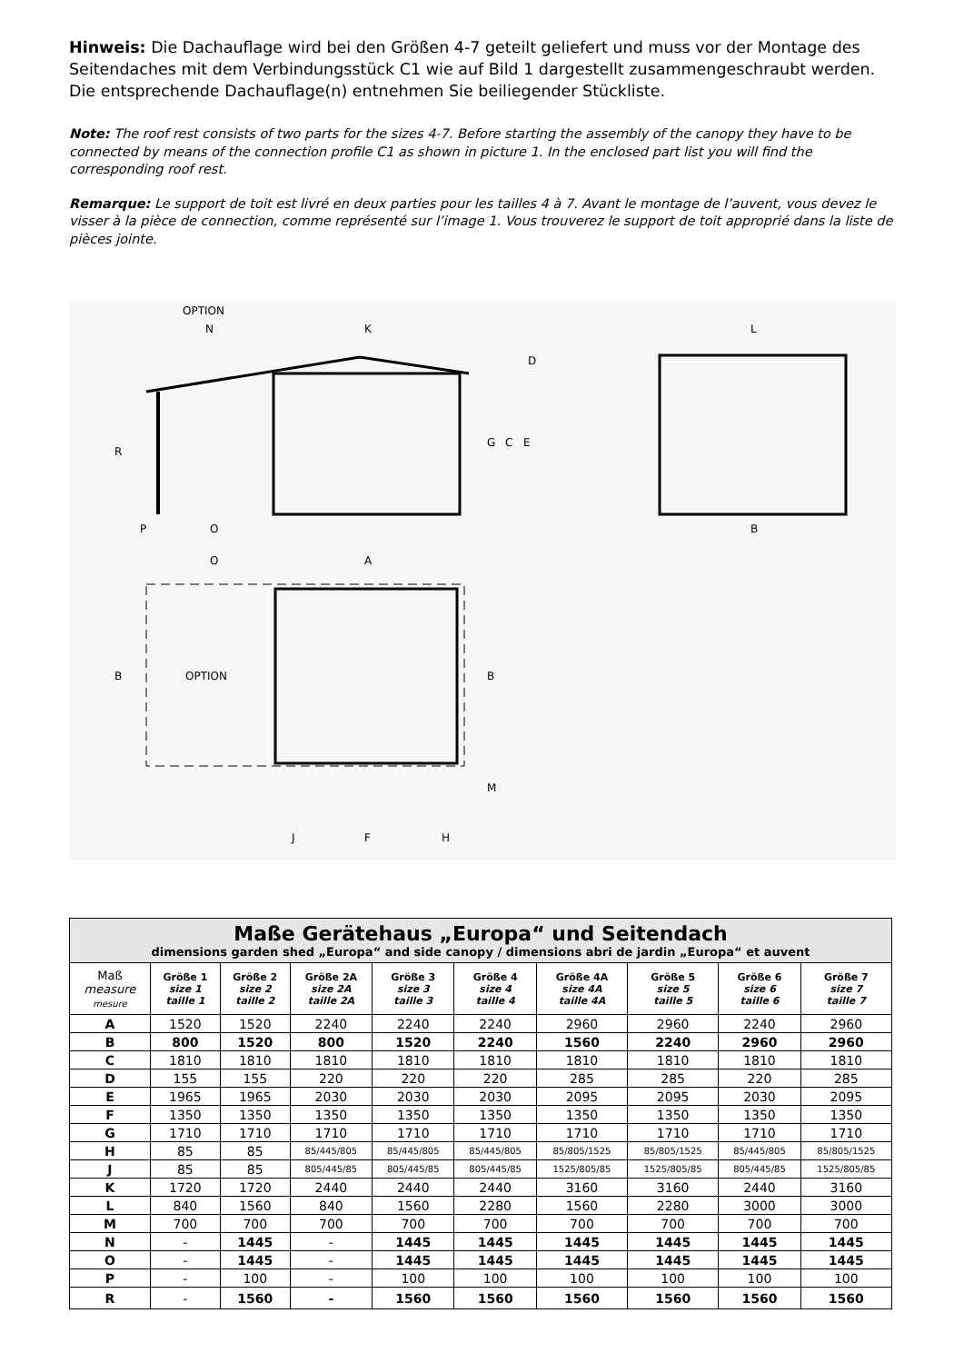Hinweis: Die Dachauflage wird bei den Größen 4-7 geteilt geliefert und muss vor der Montage des Seitendaches mit dem Verbindungsstück C1 wie auf Bild 1 dargestellt zusammengeschraubt werden. Die entsprechende Dachauflage(n) entnehmen Sie beiliegender Stückliste.
Note: The roof rest consists of two parts for the sizes 4-7. Before starting the assembly of the canopy they have to be connected by means of the connection profile C1 as shown in picture 1. In the enclosed part list you will find the corresponding roof rest.
Remarque: Le support de toit est livré en deux parties pour les tailles 4 à 7. Avant le montage de l’auvent, vous devez le visser à la pièce de connection, comme représenté sur l’image 1. Vous trouverez le support de toit approprié dans la liste de pièces jointe.
OPTION
N
K
L
R
G
C
E
D
P
O
B
O
A
OPTION
B
B
M
J
F
H
| Maße Gerätehaus „Europa“ und Seitendach dimensions garden shed „Europa“ and side canopy / dimensions abri de jardin „Europa“ et auvent | | | | | | | | | |
| --- | --- | --- | --- | --- | --- | --- | --- | --- | --- |
| Maß measure mesure | Größe 1 size 1 taille 1 | Größe 2 size 2 taille 2 | Größe 2A size 2A taille 2A | Größe 3 size 3 taille 3 | Größe 4 size 4 taille 4 | Größe 4A size 4A taille 4A | Größe 5 size 5 taille 5 | Größe 6 size 6 taille 6 | Größe 7 size 7 taille 7 |
| A | 1520 | 1520 | 2240 | 2240 | 2240 | 2960 | 2960 | 2240 | 2960 |
| B | 800 | 1520 | 800 | 1520 | 2240 | 1560 | 2240 | 2960 | 2960 |
| C | 1810 | 1810 | 1810 | 1810 | 1810 | 1810 | 1810 | 1810 | 1810 |
| D | 155 | 155 | 220 | 220 | 220 | 285 | 285 | 220 | 285 |
| E | 1965 | 1965 | 2030 | 2030 | 2030 | 2095 | 2095 | 2030 | 2095 |
| F | 1350 | 1350 | 1350 | 1350 | 1350 | 1350 | 1350 | 1350 | 1350 |
| G | 1710 | 1710 | 1710 | 1710 | 1710 | 1710 | 1710 | 1710 | 1710 |
| H | 85 | 85 | 85/445/805 | 85/445/805 | 85/445/805 | 85/805/1525 | 85/805/1525 | 85/445/805 | 85/805/1525 |
| J | 85 | 85 | 805/445/85 | 805/445/85 | 805/445/85 | 1525/805/85 | 1525/805/85 | 805/445/85 | 1525/805/85 |
| K | 1720 | 1720 | 2440 | 2440 | 2440 | 3160 | 3160 | 2440 | 3160 |
| L | 840 | 1560 | 840 | 1560 | 2280 | 1560 | 2280 | 3000 | 3000 |
| M | 700 | 700 | 700 | 700 | 700 | 700 | 700 | 700 | 700 |
| N | - | 1445 | - | 1445 | 1445 | 1445 | 1445 | 1445 | 1445 |
| O | - | 1445 | - | 1445 | 1445 | 1445 | 1445 | 1445 | 1445 |
| P | - | 100 | - | 100 | 100 | 100 | 100 | 100 | 100 |
| R | - | 1560 | - | 1560 | 1560 | 1560 | 1560 | 1560 | 1560 |